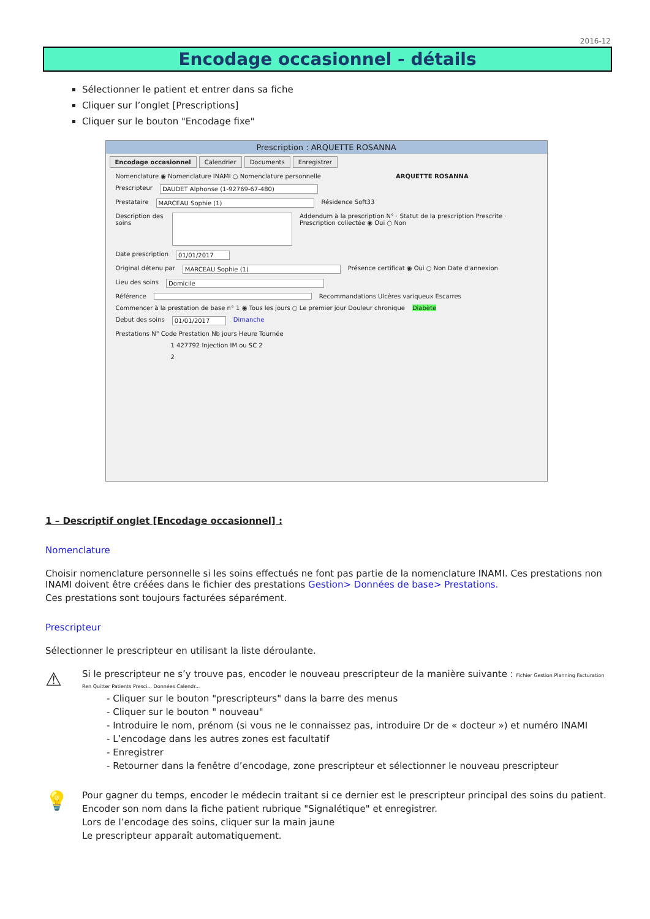2016-12
Encodage occasionnel - détails
Sélectionner le patient et entrer dans sa fiche
Cliquer sur l’onglet [Prescriptions]
Cliquer sur le bouton "Encodage fixe"
Prescription : ARQUETTE ROSANNA
Encodage occasionnel Calendrier Documents Enregistrer
Nomenclature ◉ Nomenclature INAMI ○ Nomenclature personnelle ARQUETTE ROSANNA
Prescripteur DAUDET Alphonse (1-92769-67-480)
Prestataire MARCEAU Sophie (1) Résidence Soft33
Description des soins Addendum à la prescription N° · Statut de la prescription Prescrite · Prescription collectée ◉ Oui ○ Non
Date prescription 01/01/2017
Original détenu par MARCEAU Sophie (1) Présence certificat ◉ Oui ○ Non Date d'annexion
Lieu des soins Domicile
Référence Recommandations Ulcères variqueux Escarres
Commencer à la prestation de base n° 1 ◉ Tous les jours ○ Le premier jour Douleur chronique Diabète
Debut des soins 01/01/2017 Dimanche
Prestations N° Code Prestation Nb jours Heure Tournée
1 427792 Injection IM ou SC 2
2
1 – Descriptif onglet [Encodage occasionnel] :
Nomenclature
Choisir nomenclature personnelle si les soins effectués ne font pas partie de la nomenclature INAMI. Ces prestations non INAMI doivent être créées dans le fichier des prestations Gestion> Données de base> Prestations.
Ces prestations sont toujours facturées séparément.
Prescripteur
Sélectionner le prescripteur en utilisant la liste déroulante.
⚠
Si le prescripteur ne s’y trouve pas, encoder le nouveau prescripteur de la manière suivante : Fichier Gestion Planning Facturation Ren Quitter Patients Presci... Données Calendr...
- Cliquer sur le bouton "prescripteurs" dans la barre des menus
- Cliquer sur le bouton " nouveau"
- Introduire le nom, prénom (si vous ne le connaissez pas, introduire Dr de « docteur ») et numéro INAMI
- L’encodage dans les autres zones est facultatif
- Enregistrer
- Retourner dans la fenêtre d’encodage, zone prescripteur et sélectionner le nouveau prescripteur
💡
Pour gagner du temps, encoder le médecin traitant si ce dernier est le prescripteur principal des soins du patient.
Encoder son nom dans la fiche patient rubrique "Signalétique" et enregistrer.
Lors de l’encodage des soins, cliquer sur la main jaune
Le prescripteur apparaît automatiquement.